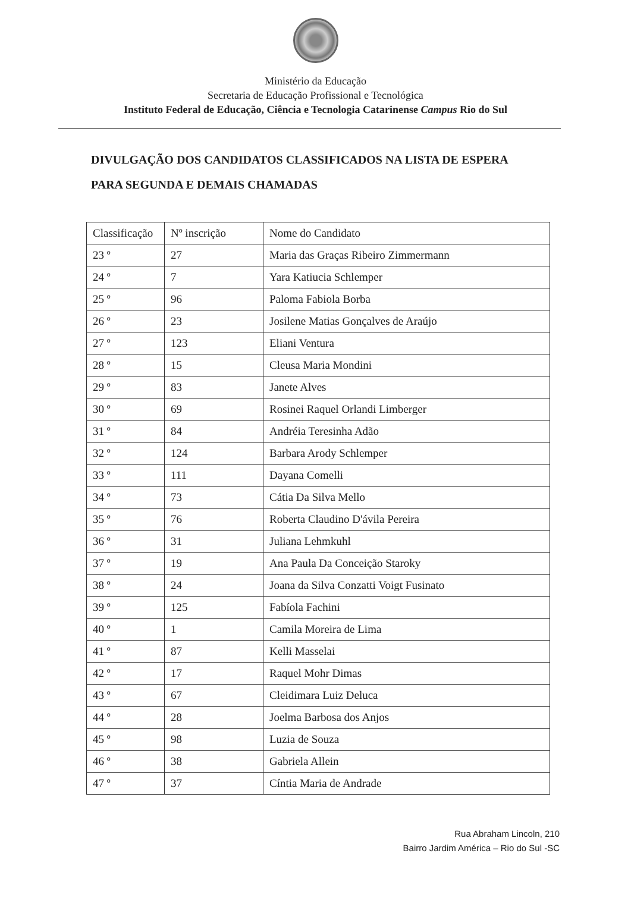Ministério da Educação
Secretaria de Educação Profissional e Tecnológica
Instituto Federal de Educação, Ciência e Tecnologia Catarinense Campus Rio do Sul
DIVULGAÇÃO DOS CANDIDATOS CLASSIFICADOS NA LISTA DE ESPERA
PARA SEGUNDA E DEMAIS CHAMADAS
| Classificação | Nº inscrição | Nome do Candidato |
| --- | --- | --- |
| 23 º | 27 | Maria das Graças Ribeiro Zimmermann |
| 24 º | 7 | Yara Katiucia Schlemper |
| 25 º | 96 | Paloma Fabiola Borba |
| 26 º | 23 | Josilene Matias Gonçalves de Araújo |
| 27 º | 123 | Eliani Ventura |
| 28 º | 15 | Cleusa Maria Mondini |
| 29 º | 83 | Janete Alves |
| 30 º | 69 | Rosinei Raquel Orlandi Limberger |
| 31 º | 84 | Andréia Teresinha Adão |
| 32 º | 124 | Barbara Arody Schlemper |
| 33 º | 111 | Dayana Comelli |
| 34 º | 73 | Cátia Da Silva Mello |
| 35 º | 76 | Roberta Claudino D'ávila Pereira |
| 36 º | 31 | Juliana Lehmkuhl |
| 37 º | 19 | Ana Paula Da Conceição Staroky |
| 38 º | 24 | Joana da Silva Conzatti Voigt Fusinato |
| 39 º | 125 | Fabíola Fachini |
| 40 º | 1 | Camila Moreira de Lima |
| 41 º | 87 | Kelli Masselai |
| 42 º | 17 | Raquel Mohr Dimas |
| 43 º | 67 | Cleidimara Luiz Deluca |
| 44 º | 28 | Joelma Barbosa dos Anjos |
| 45 º | 98 | Luzia de Souza |
| 46 º | 38 | Gabriela Allein |
| 47 º | 37 | Cíntia Maria de Andrade |
Rua Abraham Lincoln, 210
Bairro Jardim América – Rio do Sul -SC